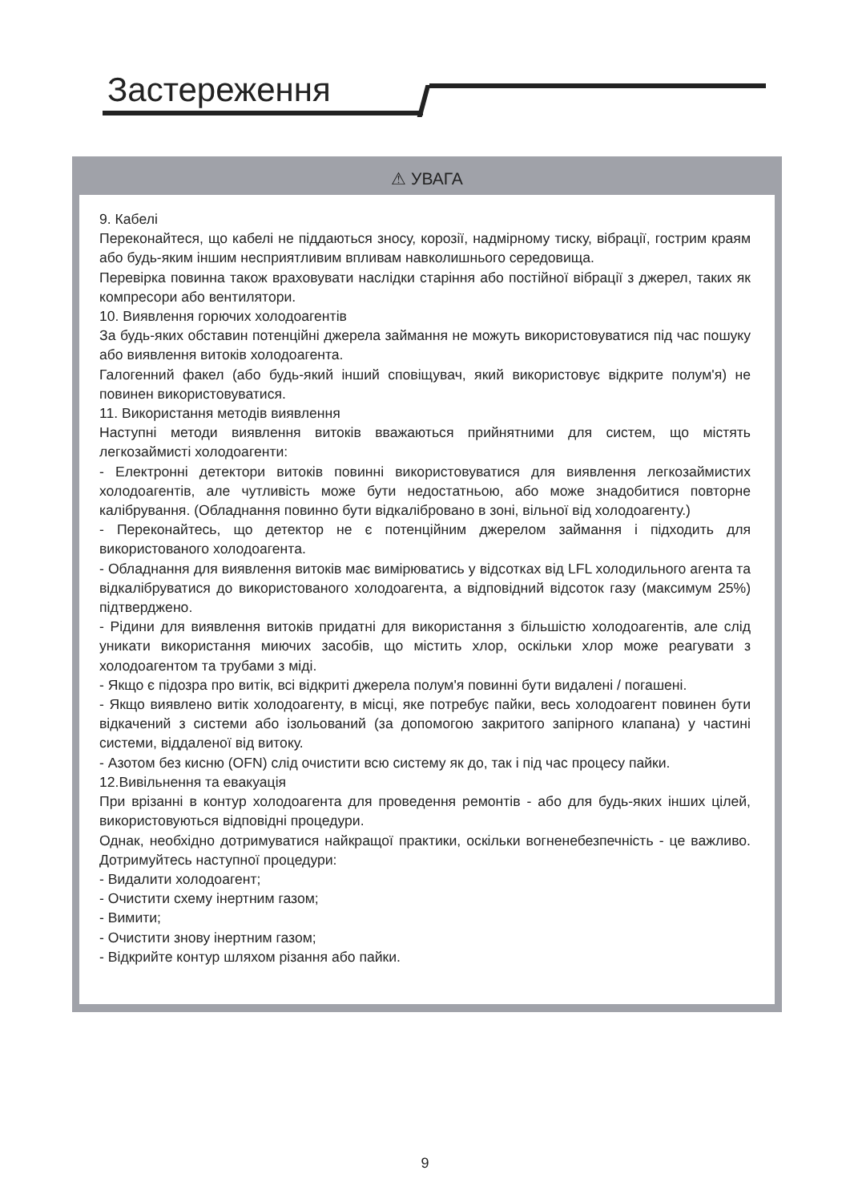Застереження
⚠ УВАГА
9. Кабелі
Переконайтеся, що кабелі не піддаються зносу, корозії, надмірному тиску, вібрації, гострим краям або будь-яким іншим несприятливим впливам навколишнього середовища.
Перевірка повинна також враховувати наслідки старіння або постійної вібрації з джерел, таких як компресори або вентилятори.
10. Виявлення горючих холодоагентів
За будь-яких обставин потенційні джерела займання не можуть використовуватися під час пошуку або виявлення витоків холодоагента.
Галогенний факел (або будь-який інший сповіщувач, який використовує відкрите полум'я) не повинен використовуватися.
11. Використання методів виявлення
Наступні методи виявлення витоків вважаються прийнятними для систем, що містять легкозаймисті холодоагенти:
- Електронні детектори витоків повинні використовуватися для виявлення легкозаймистих холодоагентів, але чутливість може бути недостатньою, або може знадобитися повторне калібрування. (Обладнання повинно бути відкалібровано в зоні, вільної від холодоагенту.)
- Переконайтесь, що детектор не є потенційним джерелом займання і підходить для використованого холодоагента.
- Обладнання для виявлення витоків має вимірюватись у відсотках від LFL холодильного агента та відкалібруватися до використованого холодоагента, а відповідний відсоток газу (максимум 25%) підтверджено.
- Рідини для виявлення витоків придатні для використання з більшістю холодоагентів, але слід уникати використання миючих засобів, що містить хлор, оскільки хлор може реагувати з холодоагентом та трубами з міді.
- Якщо є підозра про витік, всі відкриті джерела полум'я повинні бути видалені / погашені.
- Якщо виявлено витік холодоагенту, в місці, яке потребує пайки, весь холодоагент повинен бути відкачений з системи або ізольований (за допомогою закритого запірного клапана) у частині системи, віддаленої від витоку.
- Азотом без кисню (OFN) слід очистити всю систему як до, так і під час процесу пайки.
12.Вивільнення та евакуація
При врізанні в контур холодоагента для проведення ремонтів - або для будь-яких інших цілей, використовуються відповідні процедури.
Однак, необхідно дотримуватися найкращої практики, оскільки вогненебезпечність - це важливо. Дотримуйтесь наступної процедури:
- Видалити холодоагент;
- Очистити схему інертним газом;
- Вимити;
- Очистити знову інертним газом;
- Відкрийте контур шляхом різання або пайки.
9